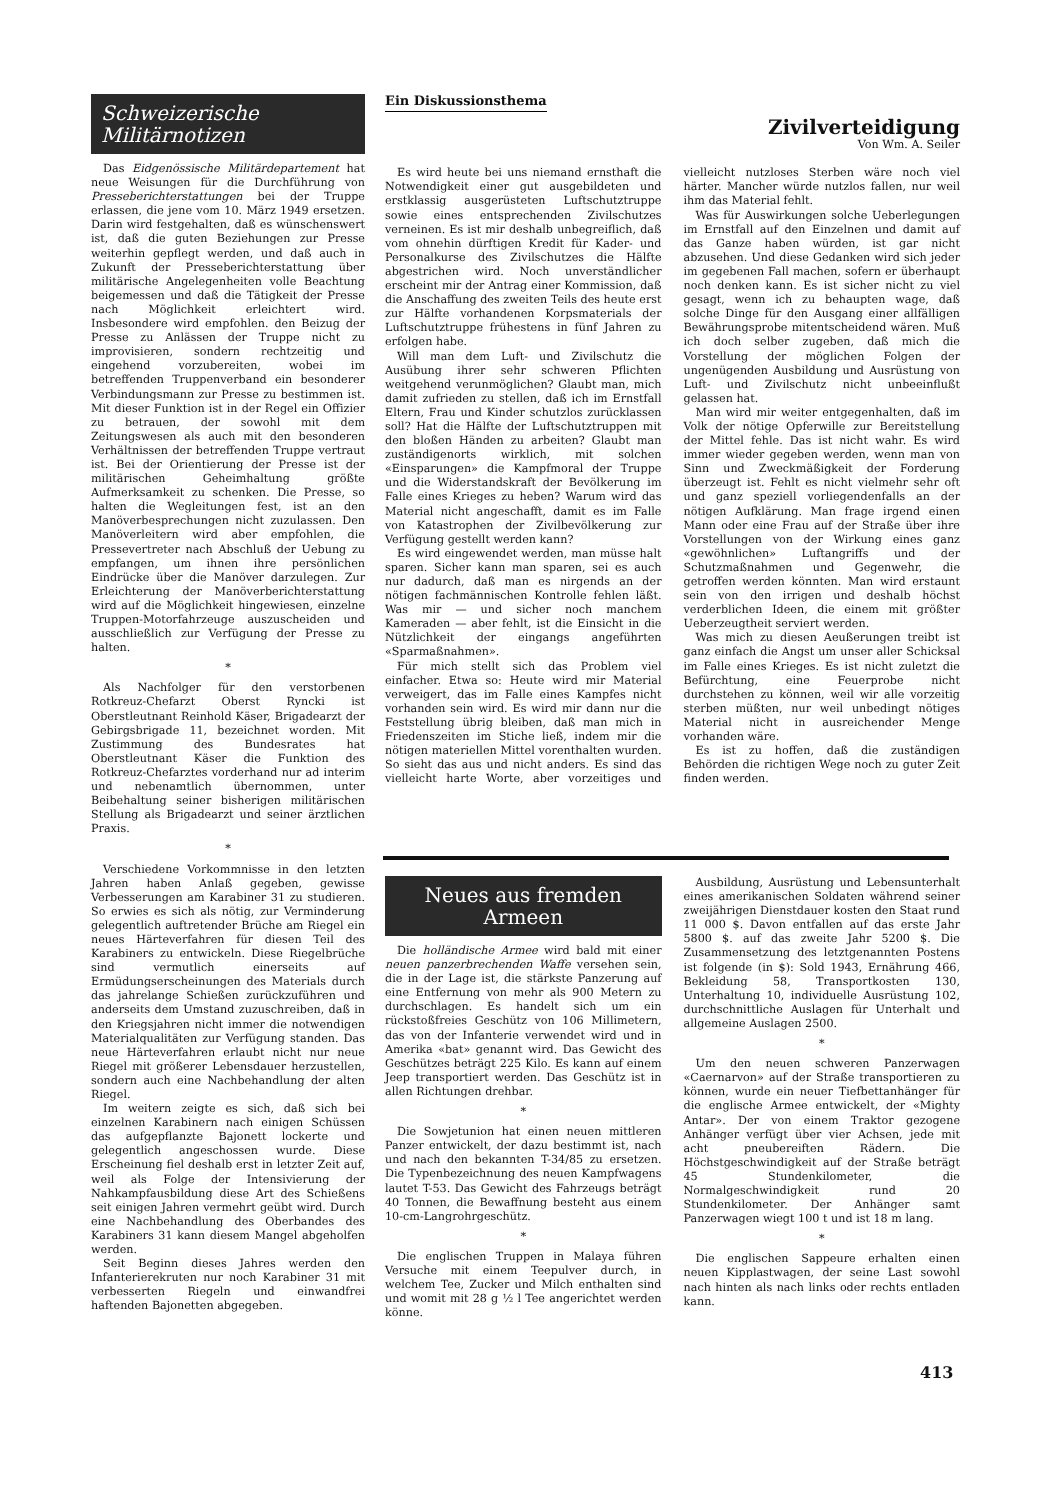Schweizerische Militärnotizen
Das Eidgenössische Militärdepartement hat neue Weisungen für die Durchführung von Presseberichterstattungen bei der Truppe erlassen, die jene vom 10. März 1949 ersetzen. Darin wird festgehalten, daß es wünschenswert ist, daß die guten Beziehungen zur Presse weiterhin gepflegt werden, und daß auch in Zukunft der Presseberichterstattung über militärische Angelegenheiten volle Beachtung beigemessen und daß die Tätigkeit der Presse nach Möglichkeit erleichtert wird. Insbesondere wird empfohlen. den Beizug der Presse zu Anlässen der Truppe nicht zu improvisieren, sondern rechtzeitig und eingehend vorzubereiten, wobei im betreffenden Truppenverband ein besonderer Verbindungsmann zur Presse zu bestimmen ist. Mit dieser Funktion ist in der Regel ein Offizier zu betrauen, der sowohl mit dem Zeitungswesen als auch mit den besonderen Verhältnissen der betreffenden Truppe vertraut ist. Bei der Orientierung der Presse ist der militärischen Geheimhaltung größte Aufmerksamkeit zu schenken. Die Presse, so halten die Wegleitungen fest, ist an den Manöverbesprechungen nicht zuzulassen. Den Manöverleitern wird aber empfohlen, die Pressevertreter nach Abschluß der Uebung zu empfangen, um ihnen ihre persönlichen Eindrücke über die Manöver darzulegen. Zur Erleichterung der Manöverberichterstattung wird auf die Möglichkeit hingewiesen, einzelne Truppen-Motorfahrzeuge auszuscheiden und ausschließlich zur Verfügung der Presse zu halten.
*
Als Nachfolger für den verstorbenen Rotkreuz-Chefarzt Oberst Ryncki ist Oberstleutnant Reinhold Käser, Brigadearzt der Gebirgsbrigade 11, bezeichnet worden. Mit Zustimmung des Bundesrates hat Oberstleutnant Käser die Funktion des Rotkreuz-Chefarztes vorderhand nur ad interim und nebenamtlich übernommen, unter Beibehaltung seiner bisherigen militärischen Stellung als Brigadearzt und seiner ärztlichen Praxis.
*
Verschiedene Vorkommnisse in den letzten Jahren haben Anlaß gegeben, gewisse Verbesserungen am Karabiner 31 zu studieren. So erwies es sich als nötig, zur Verminderung gelegentlich auftretender Brüche am Riegel ein neues Härteverfahren für diesen Teil des Karabiners zu entwickeln. Diese Riegelbrüche sind vermutlich einerseits auf Ermüdungserscheinungen des Materials durch das jahrelange Schießen zurückzuführen und anderseits dem Umstand zuzuschreiben, daß in den Kriegsjahren nicht immer die notwendigen Materialqualitäten zur Verfügung standen. Das neue Härteverfahren erlaubt nicht nur neue Riegel mit größerer Lebensdauer herzustellen, sondern auch eine Nachbehandlung der alten Riegel.
Im weitern zeigte es sich, daß sich bei einzelnen Karabinern nach einigen Schüssen das aufgepflanzte Bajonett lockerte und gelegentlich angeschossen wurde. Diese Erscheinung fiel deshalb erst in letzter Zeit auf, weil als Folge der Intensivierung der Nahkampfausbildung diese Art des Schießens seit einigen Jahren vermehrt geübt wird. Durch eine Nachbehandlung des Oberbandes des Karabiners 31 kann diesem Mangel abgeholfen werden.
Seit Beginn dieses Jahres werden den Infanterierekruten nur noch Karabiner 31 mit verbesserten Riegeln und einwandfrei haftenden Bajonetten abgegeben.
Ein Diskussionsthema
Zivilverteidigung
Von Wm. A. Seiler
Es wird heute bei uns niemand ernsthaft die Notwendigkeit einer gut ausgebildeten und erstklassig ausgerüsteten Luftschutztruppe sowie eines entsprechenden Zivilschutzes verneinen. Es ist mir deshalb unbegreiflich, daß vom ohnehin dürftigen Kredit für Kader- und Personalkurse des Zivilschutzes die Hälfte abgestrichen wird. Noch unverständlicher erscheint mir der Antrag einer Kommission, daß die Anschaffung des zweiten Teils des heute erst zur Hälfte vorhandenen Korpsmaterials der Luftschutztruppe frühestens in fünf Jahren zu erfolgen habe.
Will man dem Luft- und Zivilschutz die Ausübung ihrer sehr schweren Pflichten weitgehend verunmöglichen? Glaubt man, mich damit zufrieden zu stellen, daß ich im Ernstfall Eltern, Frau und Kinder schutzlos zurücklassen soll? Hat die Hälfte der Luftschutztruppen mit den bloßen Händen zu arbeiten? Glaubt man zuständigenorts wirklich, mit solchen «Einsparungen» die Kampfmoral der Truppe und die Widerstandskraft der Bevölkerung im Falle eines Krieges zu heben? Warum wird das Material nicht angeschafft, damit es im Falle von Katastrophen der Zivilbevölkerung zur Verfügung gestellt werden kann?
Es wird eingewendet werden, man müsse halt sparen. Sicher kann man sparen, sei es auch nur dadurch, daß man es nirgends an der nötigen fachmännischen Kontrolle fehlen läßt. Was mir — und sicher noch manchem Kameraden — aber fehlt, ist die Einsicht in die Nützlichkeit der eingangs angeführten «Sparmaßnahmen».
Für mich stellt sich das Problem viel einfacher. Etwa so: Heute wird mir Material verweigert, das im Falle eines Kampfes nicht vorhanden sein wird. Es wird mir dann nur die Feststellung übrig bleiben, daß man mich in Friedenszeiten im Stiche ließ, indem mir die nötigen materiellen Mittel vorenthalten wurden. So sieht das aus und nicht anders. Es sind das vielleicht harte Worte, aber vorzeitiges und vielleicht nutzloses Sterben wäre noch viel härter. Mancher würde nutzlos fallen, nur weil ihm das Material fehlt.
Was für Auswirkungen solche Ueberlegungen im Ernstfall auf den Einzelnen und damit auf das Ganze haben würden, ist gar nicht abzusehen. Und diese Gedanken wird sich jeder im gegebenen Fall machen, sofern er überhaupt noch denken kann. Es ist sicher nicht zu viel gesagt, wenn ich zu behaupten wage, daß solche Dinge für den Ausgang einer allfälligen Bewährungsprobe mitentscheidend wären. Muß ich doch selber zugeben, daß mich die Vorstellung der möglichen Folgen der ungenügenden Ausbildung und Ausrüstung von Luft- und Zivilschutz nicht unbeeinflußt gelassen hat.
Man wird mir weiter entgegenhalten, daß im Volk der nötige Opferwille zur Bereitstellung der Mittel fehle. Das ist nicht wahr. Es wird immer wieder gegeben werden, wenn man von Sinn und Zweckmäßigkeit der Forderung überzeugt ist. Fehlt es nicht vielmehr sehr oft und ganz speziell vorliegendenfalls an der nötigen Aufklärung. Man frage irgend einen Mann oder eine Frau auf der Straße über ihre Vorstellungen von der Wirkung eines ganz «gewöhnlichen» Luftangriffs und der Schutzmaßnahmen und Gegenwehr, die getroffen werden könnten. Man wird erstaunt sein von den irrigen und deshalb höchst verderblichen Ideen, die einem mit größter Ueberzeugtheit serviert werden.
Was mich zu diesen Aeußerungen treibt ist ganz einfach die Angst um unser aller Schicksal im Falle eines Krieges. Es ist nicht zuletzt die Befürchtung, eine Feuerprobe nicht durchstehen zu können, weil wir alle vorzeitig sterben müßten, nur weil unbedingt nötiges Material nicht in ausreichender Menge vorhanden wäre.
Es ist zu hoffen, daß die zuständigen Behörden die richtigen Wege noch zu guter Zeit finden werden.
Neues aus fremden Armeen
Die holländische Armee wird bald mit einer neuen panzerbrechenden Waffe versehen sein, die in der Lage ist, die stärkste Panzerung auf eine Entfernung von mehr als 900 Metern zu durchschlagen. Es handelt sich um ein rückstoßfreies Geschütz von 106 Millimetern, das von der Infanterie verwendet wird und in Amerika «bat» genannt wird. Das Gewicht des Geschützes beträgt 225 Kilo. Es kann auf einem Jeep transportiert werden. Das Geschütz ist in allen Richtungen drehbar.
*
Die Sowjetunion hat einen neuen mittleren Panzer entwickelt, der dazu bestimmt ist, nach und nach den bekannten T-34/85 zu ersetzen. Die Typenbezeichnung des neuen Kampfwagens lautet T-53. Das Gewicht des Fahrzeugs beträgt 40 Tonnen, die Bewaffnung besteht aus einem 10-cm-Langrohrgeschütz.
*
Die englischen Truppen in Malaya führen Versuche mit einem Teepulver durch, in welchem Tee, Zucker und Milch enthalten sind und womit mit 28 g ½ l Tee angerichtet werden könne.
Ausbildung, Ausrüstung und Lebensunterhalt eines amerikanischen Soldaten während seiner zweijährigen Dienstdauer kosten den Staat rund 11 000 $. Davon entfallen auf das erste Jahr 5800 $. auf das zweite Jahr 5200 $. Die Zusammensetzung des letztgenannten Postens ist folgende (in $): Sold 1943, Ernährung 466, Bekleidung 58, Transportkosten 130, Unterhaltung 10, individuelle Ausrüstung 102, durchschnittliche Auslagen für Unterhalt und allgemeine Auslagen 2500.
*
Um den neuen schweren Panzerwagen «Caernarvon» auf der Straße transportieren zu können, wurde ein neuer Tiefbettanhänger für die englische Armee entwickelt, der «Mighty Antar». Der von einem Traktor gezogene Anhänger verfügt über vier Achsen, jede mit acht pneubereiften Rädern. Die Höchstgeschwindigkeit auf der Straße beträgt 45 Stundenkilometer, die Normalgeschwindigkeit rund 20 Stundenkilometer. Der Anhänger samt Panzerwagen wiegt 100 t und ist 18 m lang.
*
Die englischen Sappeure erhalten einen neuen Kipplastwagen, der seine Last sowohl nach hinten als nach links oder rechts entladen kann.
413